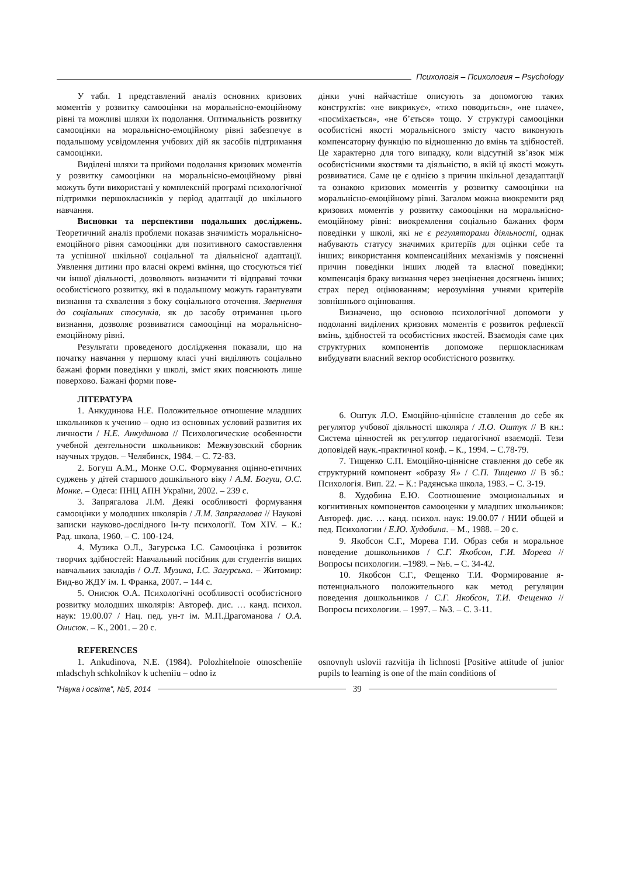Психологія – Психология – Psychology
У табл. 1 представлений аналіз основних кризових моментів у розвитку самооцінки на моральнісно-емоційному рівні та можливі шляхи їх подолання. Оптимальність розвитку самооцінки на моральнісно-емоційному рівні забезпечує в подальшому усвідомлення учбових дій як засобів підтримання самооцінки.
Виділені шляхи та прийоми подолання кризових моментів у розвитку самооцінки на моральнісно-емоційному рівні можуть бути використані у комплексній програмі психологічної підтримки першокласників у період адаптації до шкільного навчання.
Висновки та перспективи подальших досліджень. Теоретичний аналіз проблеми показав значимість моральнісно-емоційного рівня самооцінки для позитивного самоставлення та успішної шкільної соціальної та діяльнісної адаптації. Уявлення дитини про власні окремі вміння, що стосуються тієї чи іншої діяльності, дозволяють визначити ті відправні точки особистісного розвитку, які в подальшому можуть гарантувати визнання та схвалення з боку соціального оточення. Звернення до соціальних стосунків, як до засобу отримання цього визнання, дозволяє розвиватися самооцінці на моральнісно-емоційному рівні.
Результати проведеного дослідження показали, що на початку навчання у першому класі учні виділяють соціально бажані форми поведінки у школі, зміст яких пояснюють лише поверхово. Бажані форми пове-
дінки учні найчастіше описують за допомогою таких конструктів: «не викрикує», «тихо поводиться», «не плаче», «посміхається», «не б’ється» тощо. У структурі самооцінки особистісні якості моральнісного змісту часто виконують компенсаторну функцію по відношенню до вмінь та здібностей. Це характерно для того випадку, коли відсутній зв’язок між особистісними якостями та діяльністю, в якій ці якості можуть розвиватися. Саме це є однією з причин шкільної дезадаптації та ознакою кризових моментів у розвитку самооцінки на моральнісно-емоційному рівні. Загалом можна виокремити ряд кризових моментів у розвитку самооцінки на моральнісно-емоційному рівні: виокремлення соціально бажаних форм поведінки у школі, які не є регуляторами діяльності, однак набувають статусу значимих критеріїв для оцінки себе та інших; використання компенсаційних механізмів у поясненні причин поведінки інших людей та власної поведінки; компенсація браку визнання через знецінення досягнень інших; страх перед оцінюванням; нерозуміння учнями критеріїв зовнішнього оцінювання.
Визначено, що основою психологічної допомоги у подоланні виділених кризових моментів є розвиток рефлексії вмінь, здібностей та особистісних якостей. Взаємодія саме цих структурних компонентів допоможе першокласникам вибудувати власний вектор особистісного розвитку.
ЛІТЕРАТУРА
1. Анкудинова Н.Е. Положительное отношение младших школьников к учению – одно из основных условий развития их личности / Н.Е. Анкудинова // Психологические особенности учебной деятельности школьников: Межвузовский сборник научных трудов. – Челябинск, 1984. – С. 72-83.
2. Богуш А.М., Монке О.С. Формування оцінно-етичних суджень у дітей старшого дошкільного віку / А.М. Богуш, О.С. Монке. – Одеса: ПНЦ АПН України, 2002. – 239 с.
3. Запрягалова Л.М. Деякі особливості формування самооцінки у молодших школярів / Л.М. Запрягалова // Наукові записки науково-дослідного Ін-ту психології. Том XIV. – К.: Рад. школа, 1960. – С. 100-124.
4. Музика О.Л., Загурська І.С. Самооцінка і розвиток творчих здібностей: Навчальний посібник для студентів вищих навчальних закладів / О.Л. Музика, І.С. Загурська. – Житомир: Вид-во ЖДУ ім. І. Франка, 2007. – 144 с.
5. Онисюк О.А. Психологічні особливості особистісного розвитку молодших школярів: Автореф. дис. … канд. психол. наук: 19.00.07 / Нац. пед. ун-т ім. М.П.Драгоманова / О.А. Онисюк. – К., 2001. – 20 с.
6. Оштук Л.О. Емоційно-ціннісне ставлення до себе як регулятор учбової діяльності школяра / Л.О. Оштук // В кн.: Система цінностей як регулятор педагогічної взаємодії. Тези доповідей наук.-практичної конф. – К., 1994. – С.78-79.
7. Тищенко С.П. Емоційно-ціннісне ставлення до себе як структурний компонент «образу Я» / С.П. Тищенко // В зб.: Психологія. Вип. 22. – К.: Радянська школа, 1983. – С. 3-19.
8. Худобина Е.Ю. Соотношение эмоциональных и когнитивных компонентов самооценки у младших школьников: Автореф. дис. … канд. психол. наук: 19.00.07 / НИИ общей и пед. Психологии / Е.Ю. Худобина. – М., 1988. – 20 с.
9. Якобсон С.Г., Морева Г.И. Образ себя и моральное поведение дошкольников / С.Г. Якобсон, Г.И. Морева // Вопросы психологии. –1989. – №6. – С. 34-42.
10. Якобсон С.Г., Фещенко Т.И. Формирование я-потенциального положительного как метод регуляции поведения дошкольников / С.Г. Якобсон, Т.И. Фещенко // Вопросы психологии. – 1997. – №3. – С. 3-11.
REFERENCES
1. Ankudinova, N.E. (1984). Polozhitelnoie otnoscheniie mladschyh schkolnikov k ucheniiu – odno iz
osnovnyh uslovii razvitija ih lichnosti [Positive attitude of junior pupils to learning is one of the main conditions of
"Наука і освіта", №5, 2014
39